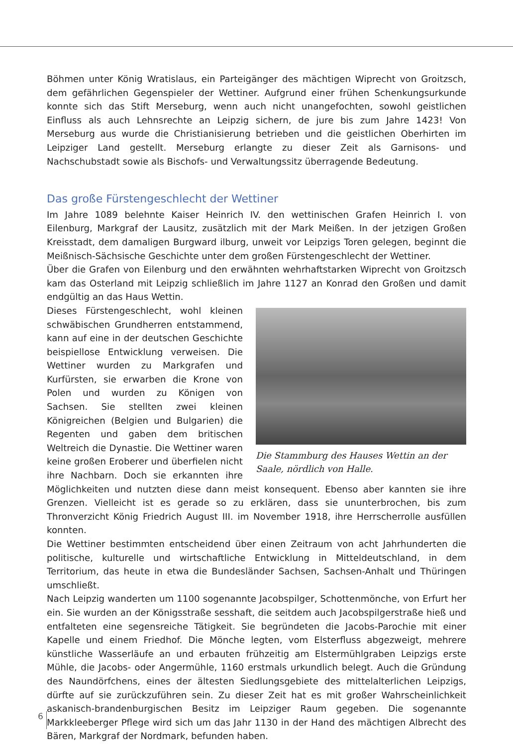Böhmen unter König Wratislaus, ein Parteigänger des mächtigen Wiprecht von Groitzsch, dem gefährlichen Gegenspieler der Wettiner. Aufgrund einer frühen Schenkungsurkunde konnte sich das Stift Merseburg, wenn auch nicht unangefochten, sowohl geistlichen Einfluss als auch Lehnsrechte an Leipzig sichern, de jure bis zum Jahre 1423! Von Merseburg aus wurde die Christianisierung betrieben und die geistlichen Oberhirten im Leipziger Land gestellt. Merseburg erlangte zu dieser Zeit als Garnisons- und Nachschubstadt sowie als Bischofs- und Verwaltungssitz überragende Bedeutung.
Das große Fürstengeschlecht der Wettiner
Im Jahre 1089 belehnte Kaiser Heinrich IV. den wettinischen Grafen Heinrich I. von Eilenburg, Markgraf der Lausitz, zusätzlich mit der Mark Meißen. In der jetzigen Großen Kreisstadt, dem damaligen Burgward ilburg, unweit vor Leipzigs Toren gelegen, beginnt die Meißnisch-Sächsische Geschichte unter dem großen Fürstengeschlecht der Wettiner.
Über die Grafen von Eilenburg und den erwähnten wehrhaftstarken Wiprecht von Groitzsch kam das Osterland mit Leipzig schließlich im Jahre 1127 an Konrad den Großen und damit endgültig an das Haus Wettin.
Die Stammburg des Hauses Wettin an der Saale, nördlich von Halle.
Dieses Fürstengeschlecht, wohl kleinen schwäbischen Grundherren entstammend, kann auf eine in der deutschen Geschichte beispiellose Entwicklung verweisen. Die Wettiner wurden zu Markgrafen und Kurfürsten, sie erwarben die Krone von Polen und wurden zu Königen von Sachsen. Sie stellten zwei kleinen Königreichen (Belgien und Bulgarien) die Regenten und gaben dem britischen Weltreich die Dynastie. Die Wettiner waren keine großen Eroberer und überfielen nicht ihre Nachbarn. Doch sie erkannten ihre Möglichkeiten und nutzten diese dann meist konsequent. Ebenso aber kannten sie ihre Grenzen. Vielleicht ist es gerade so zu erklären, dass sie ununterbrochen, bis zum Thronverzicht König Friedrich August III. im November 1918, ihre Herrscherrolle ausfüllen konnten.
Die Wettiner bestimmten entscheidend über einen Zeitraum von acht Jahrhunderten die politische, kulturelle und wirtschaftliche Entwicklung in Mitteldeutschland, in dem Territorium, das heute in etwa die Bundesländer Sachsen, Sachsen-Anhalt und Thüringen umschließt.
Nach Leipzig wanderten um 1100 sogenannte Jacobspilger, Schottenmönche, von Erfurt her ein. Sie wurden an der Königsstraße sesshaft, die seitdem auch Jacobspilgerstraße hieß und entfalteten eine segensreiche Tätigkeit. Sie begründeten die Jacobs-Parochie mit einer Kapelle und einem Friedhof. Die Mönche legten, vom Elsterfluss abgezweigt, mehrere künstliche Wasserläufe an und erbauten frühzeitig am Elstermühlgraben Leipzigs erste Mühle, die Jacobs- oder Angermühle, 1160 erstmals urkundlich belegt. Auch die Gründung des Naundörfchens, eines der ältesten Siedlungsgebiete des mittelalterlichen Leipzigs, dürfte auf sie zurückzuführen sein. Zu dieser Zeit hat es mit großer Wahrscheinlichkeit askanisch-brandenburgischen Besitz im Leipziger Raum gegeben. Die sogenannte Markkleeberger Pflege wird sich um das Jahr 1130 in der Hand des mächtigen Albrecht des Bären, Markgraf der Nordmark, befunden haben.
6